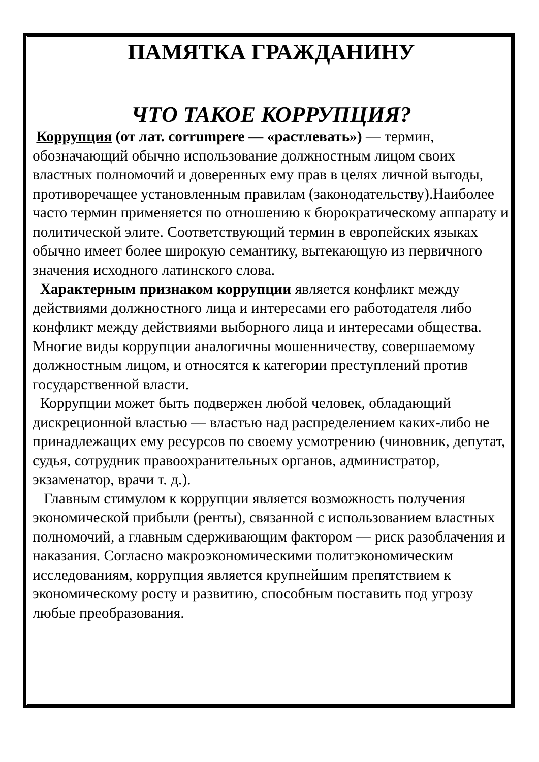ПАМЯТКА ГРАЖДАНИНУ
ЧТО ТАКОЕ КОРРУПЦИЯ?
Коррупция (от лат. corrumpere — «растлевать») — термин, обозначающий обычно использование должностным лицом своих властных полномочий и доверенных ему прав в целях личной выгоды, противоречащее установленным правилам (законодательству).Наиболее часто термин применяется по отношению к бюрократическому аппарату и политической элите. Соответствующий термин в европейских языках обычно имеет более широкую семантику, вытекающую из первичного значения исходного латинского слова.
Характерным признаком коррупции является конфликт между действиями должностного лица и интересами его работодателя либо конфликт между действиями выборного лица и интересами общества. Многие виды коррупции аналогичны мошенничеству, совершаемому должностным лицом, и относятся к категории преступлений против государственной власти.
Коррупции может быть подвержен любой человек, обладающий дискреционной властью — властью над распределением каких-либо не принадлежащих ему ресурсов по своему усмотрению (чиновник, депутат, судья, сотрудник правоохранительных органов, администратор, экзаменатор, врачи т. д.).
Главным стимулом к коррупции является возможность получения экономической прибыли (ренты), связанной с использованием властных полномочий, а главным сдерживающим фактором — риск разоблачения и наказания. Согласно макроэкономическими политэкономическим исследованиям, коррупция является крупнейшим препятствием к экономическому росту и развитию, способным поставить под угрозу любые преобразования.